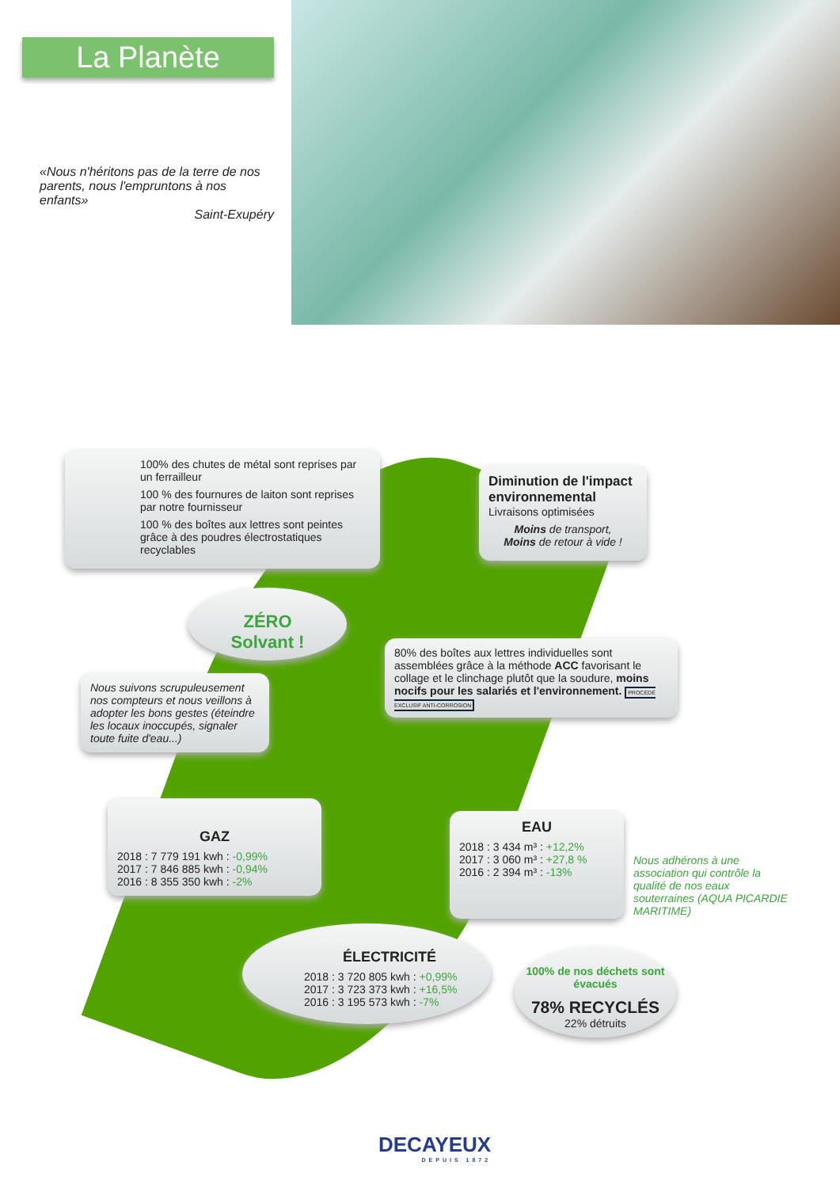La Planète
«Nous n'héritons pas de la terre de nos parents, nous l'empruntons à nos enfants»
Saint-Exupéry
100% des chutes de métal sont reprises par un ferrailleur
100 % des fournures de laiton sont reprises par notre fournisseur
100 % des boîtes aux lettres sont peintes grâce à des poudres électrostatiques recyclables
Diminution de l'impact environnemental
Livraisons optimisées
Moins de transport,
Moins de retour à vide !
ZÉRO
Solvant !
Nous suivons scrupuleusement nos compteurs et nous veillons à adopter les bons gestes (éteindre les locaux inoccupés, signaler toute fuite d'eau...)
80% des boîtes aux lettres individuelles sont assemblées grâce à la méthode ACC favorisant le collage et le clinchage plutôt que la soudure, moins nocifs pour les salariés et l'environnement. PROCÉDÉ EXCLUSIF ANTI-CORROSION
GAZ
2018 : 7 779 191 kwh : -0,99%
2017 : 7 846 885 kwh : -0,94%
2016 : 8 355 350 kwh : -2%
EAU
2018 : 3 434 m³ : +12,2%
2017 : 3 060 m³ : +27,8 %
2016 : 2 394 m³ : -13%
Nous adhérons à une association qui contrôle la qualité de nos eaux souterraines (AQUA PICARDIE MARITIME)
ÉLECTRICITÉ
2018 : 3 720 805 kwh : +0,99%
2017 : 3 723 373 kwh : +16,5%
2016 : 3 195 573 kwh : -7%
100% de nos déchets sont évacués
78% RECYCLÉS
22% détruits
DECAYEUX
DEPUIS 1872